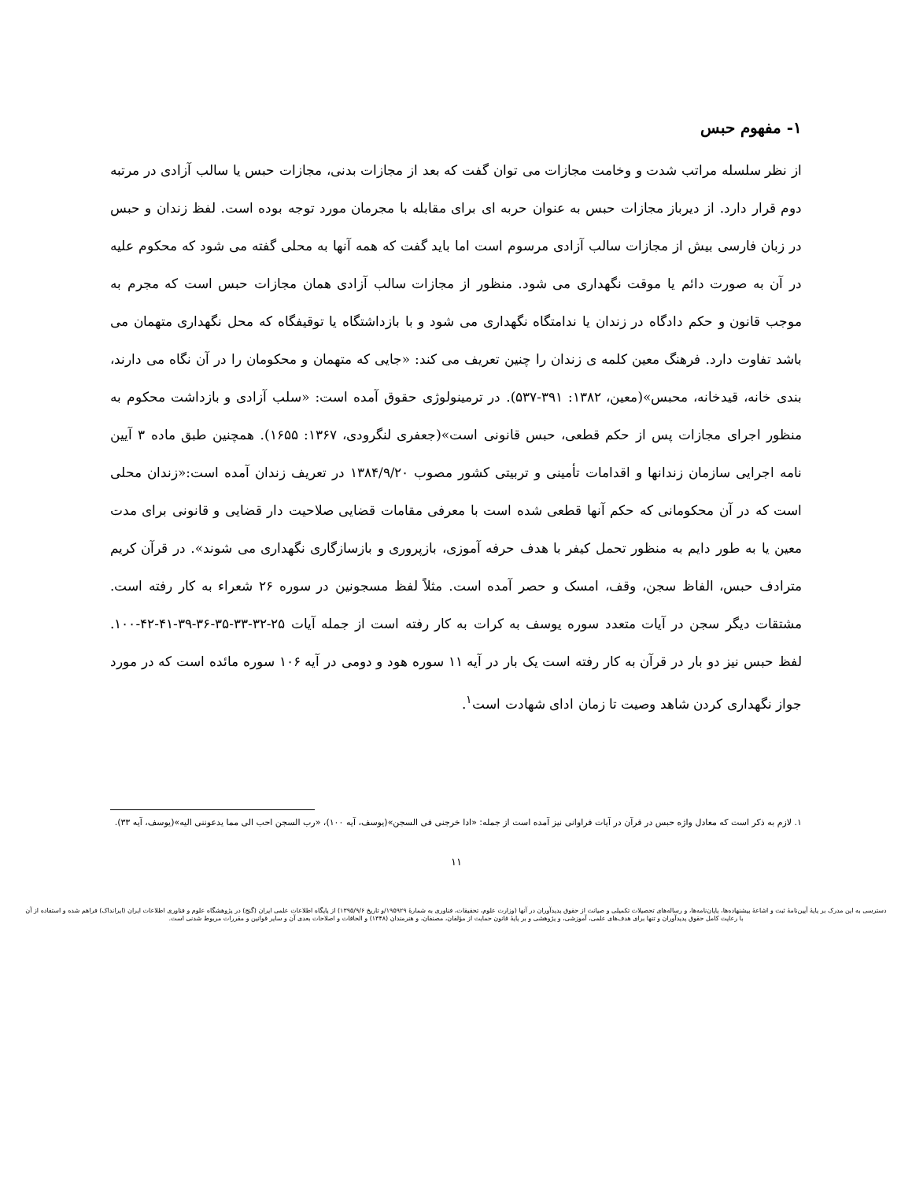۱- مفهوم حبس
از نظر سلسله مراتب شدت و وخامت مجازات می توان گفت که بعد از مجازات بدنی، مجازات حبس یا سالب آزادی در مرتبه دوم قرار دارد. از دیرباز مجازات حبس به عنوان حربه ای برای مقابله با مجرمان مورد توجه بوده است. لفظ زندان و حبس در زبان فارسی بیش از مجازات سالب آزادی مرسوم است اما باید گفت که همه آنها به محلی گفته می شود که محکوم علیه در آن به صورت دائم یا موقت نگهداری می شود. منظور از مجازات سالب آزادی همان مجازات حبس است که مجرم به موجب قانون و حکم دادگاه در زندان یا ندامتگاه نگهداری می شود و با بازداشتگاه یا توقیفگاه که محل نگهداری متهمان می باشد تفاوت دارد. فرهنگ معین کلمه ی زندان را چنین تعریف می کند: «جایی که متهمان و محکومان را در آن نگاه می دارند، بندی خانه، قیدخانه، محبس»(معین، ۱۳۸۲: ۳۹۱-۵۳۷). در ترمینولوژی حقوق آمده است: «سلب آزادی و بازداشت محکوم به منظور اجرای مجازات پس از حکم قطعی، حبس قانونی است»(جعفری لنگرودی، ۱۳۶۷: ۱۶۵۵). همچنین طبق ماده ۳ آیین نامه اجرایی سازمان زندانها و اقدامات تأمینی و تربیتی کشور مصوب ۱۳۸۴/۹/۲۰ در تعریف زندان آمده است:«زندان محلی است که در آن محکومانی که حکم آنها قطعی شده است با معرفی مقامات قضایی صلاحیت دار قضایی و قانونی برای مدت معین یا به طور دایم به منظور تحمل کیفر با هدف حرفه آموزی، بازپروری و بازسازگاری نگهداری می شوند». در قرآن کریم مترادف حبس، الفاظ سجن، وقف، امسک و حصر آمده است. مثلاً لفظ مسجونین در سوره ۲۶ شعراء به کار رفته است. مشتقات دیگر سجن در آیات متعدد سوره یوسف به کرات به کار رفته است از جمله آیات ۲۵-۳۲-۳۳-۳۵-۳۶-۳۹-۴۱-۴۲-۱۰۰. لفظ حبس نیز دو بار در قرآن به کار رفته است یک بار در آیه ۱۱ سوره هود و دومی در آیه ۱۰۶ سوره مائده است که در مورد جواز نگهداری کردن شاهد وصیت تا زمان ادای شهادت است<sup>۱</sup>.
۱. لازم به ذکر است که معادل واژه حبس در قرآن در آیات فراوانی نیز آمده است از جمله: «ادا خرجنی فی السجن»(یوسف، آیه ۱۰۰)، «رب السجن احب الی مما یدعوننی الیه»(یوسف، آیه ۳۳).
۱۱
دسترسی به این مدرک بر پایهٔ آیین‌نامهٔ ثبت و اشاعهٔ پیشنهاده‌ها، پایان‌نامه‌ها، و رساله‌های تحصیلات تکمیلی و صیانت از حقوق پدیدآوران در آنها (وزارت علوم، تحقیقات، فناوری به شمارهٔ ۱۹۵۹۲۹/و تاریخ ۱۳۹۵/۹/۶) از پایگاه اطلاعات علمی ایران (گنج) در پژوهشگاه علوم و فناوری اطلاعات ایران (ایرانداک) فراهم شده و استفاده از آن با رعایت کامل حقوق پدیدآوران و تنها برای هدف‌های علمی، آموزشی، و پژوهشی و بر پایهٔ قانون حمایت از مؤلفان، مصنفان، و هنرمندان (۱۳۴۸) و الحاقات و اصلاحات بعدی آن و سایر قوانین و مقررات مربوط شدنی است.